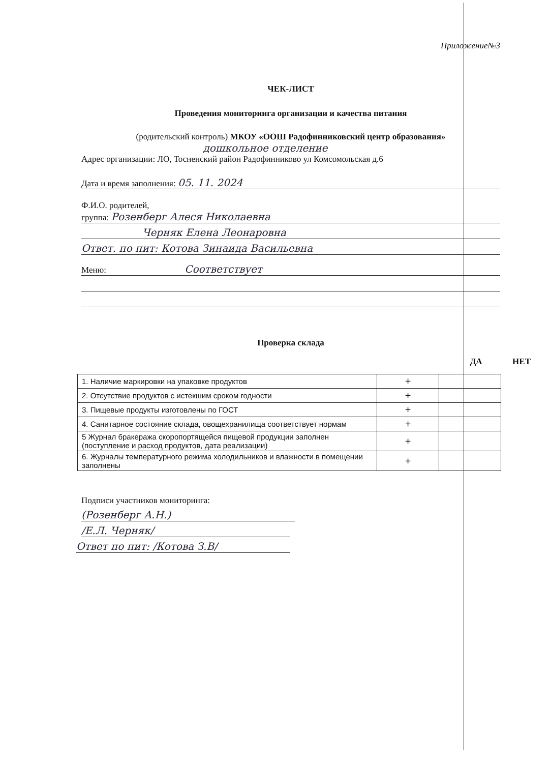Приложение№3
ЧЕК-ЛИСТ
Проведения мониторинга организации и качества питания
(родительский контроль) МКОУ «ООШ Радофинниковский центр образования»
дошкольное отделение
Адрес организации: ЛО, Тосненский район Радофинниково ул Комсомольская д.6
Дата и время заполнения: 05. 11. 2024
Ф.И.О. родителей,
группа: Розенберг Алеся Николаевна
Черняк Елена Леонаровна
Ответ. по пит: Котова Зинаида Васильевна
Меню: Соответствует
Проверка склада
ДА НЕТ
| 1. Наличие маркировки на упаковке продуктов | + | |
| 2. Отсутствие продуктов с истекшим сроком годности | + | |
| 3. Пищевые продукты изготовлены по ГОСТ | + | |
| 4. Санитарное состояние склада, овощехранилища соответствует нормам | + | |
| 5 Журнал бракеража скоропортящейся пищевой продукции заполнен (поступление и расход продуктов, дата реализации) | + | |
| 6. Журналы температурного режима холодильников и влажности в помещении заполнены | + | |
Подписи участников мониторинга:
(Розенберг А.Н.)
/Е.Л. Черняк/
Ответ по пит: /Котова З.В/